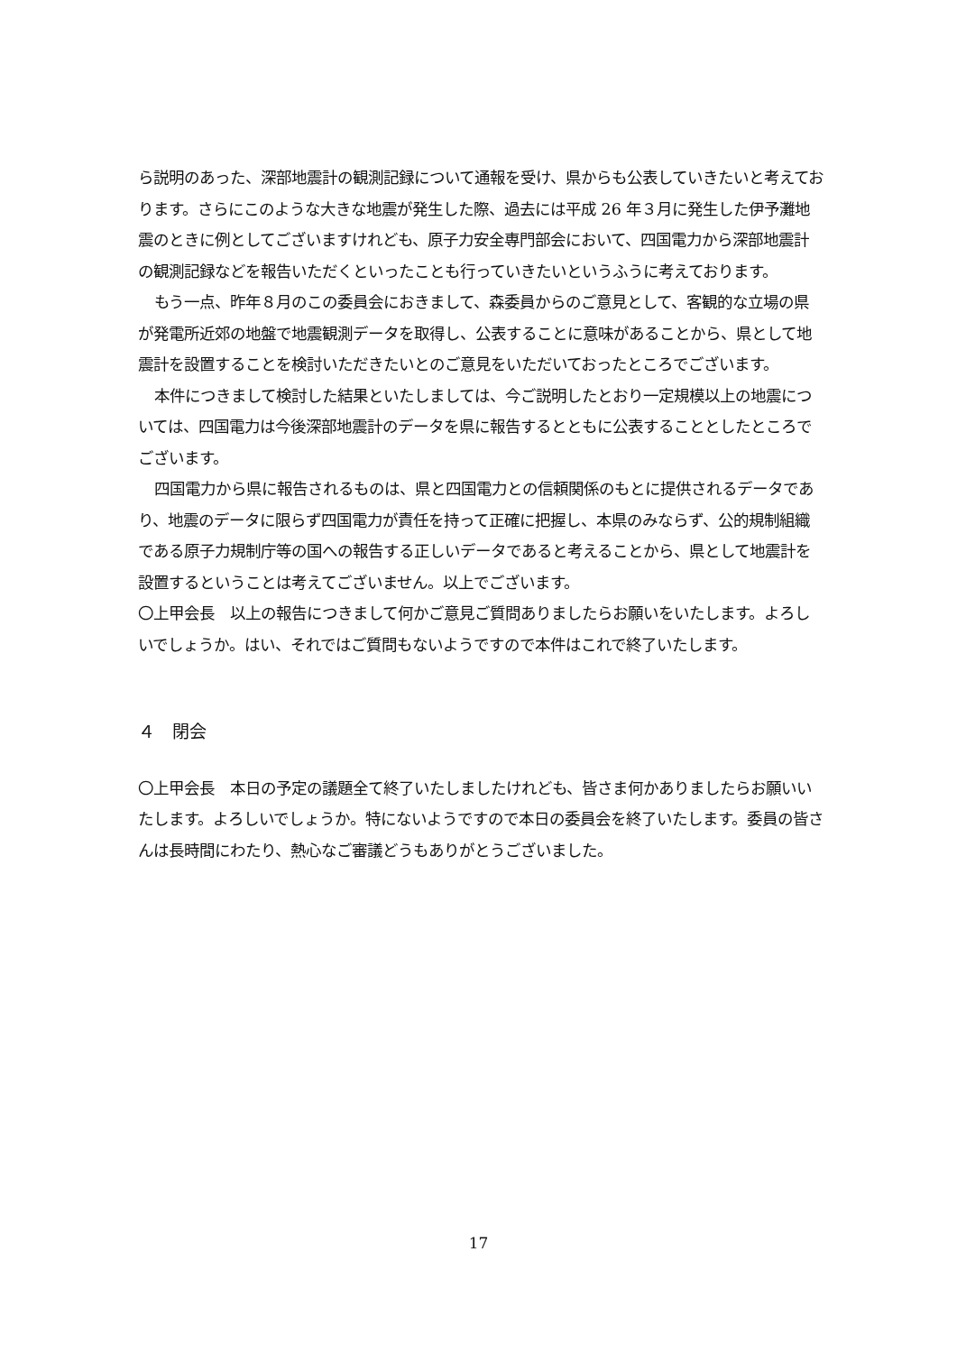ら説明のあった、深部地震計の観測記録について通報を受け、県からも公表していきたいと考えております。さらにこのような大きな地震が発生した際、過去には平成 26 年３月に発生した伊予灘地震のときに例としてございますけれども、原子力安全専門部会において、四国電力から深部地震計の観測記録などを報告いただくといったことも行っていきたいというふうに考えております。
もう一点、昨年８月のこの委員会におきまして、森委員からのご意見として、客観的な立場の県が発電所近郊の地盤で地震観測データを取得し、公表することに意味があることから、県として地震計を設置することを検討いただきたいとのご意見をいただいておったところでございます。
本件につきまして検討した結果といたしましては、今ご説明したとおり一定規模以上の地震については、四国電力は今後深部地震計のデータを県に報告するとともに公表することとしたところでございます。
四国電力から県に報告されるものは、県と四国電力との信頼関係のもとに提供されるデータであり、地震のデータに限らず四国電力が責任を持って正確に把握し、本県のみならず、公的規制組織である原子力規制庁等の国への報告する正しいデータであると考えることから、県として地震計を設置するということは考えてございません。以上でございます。
〇上甲会長　以上の報告につきまして何かご意見ご質問ありましたらお願いをいたします。よろしいでしょうか。はい、それではご質問もないようですので本件はこれで終了いたします。
４　閉会
〇上甲会長　本日の予定の議題全て終了いたしましたけれども、皆さま何かありましたらお願いいたします。よろしいでしょうか。特にないようですので本日の委員会を終了いたします。委員の皆さんは長時間にわたり、熱心なご審議どうもありがとうございました。
17